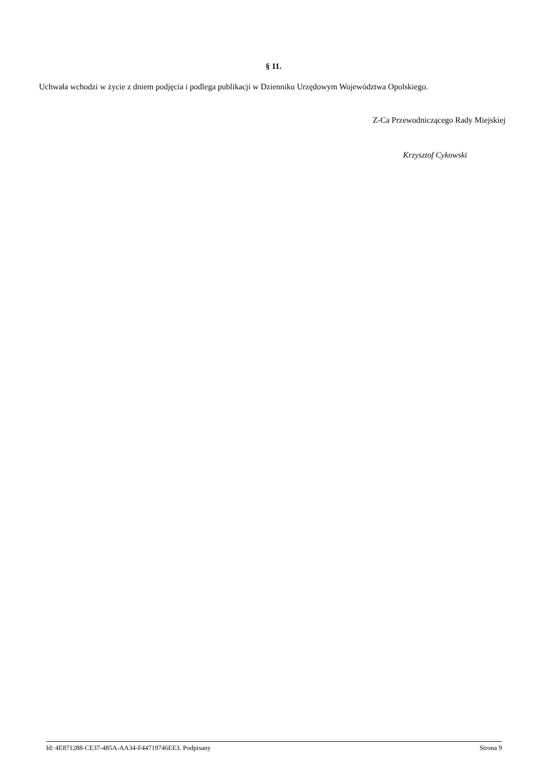§ 11.
Uchwała wchodzi w życie z dniem podjęcia i podlega publikacji w Dzienniku Urzędowym Województwa Opolskiego.
Z-Ca Przewodniczącego Rady Miejskiej
Krzysztof Cykowski
Id: 4E871288-CE37-485A-AA34-F44719746EE3. Podpisany Strona 9